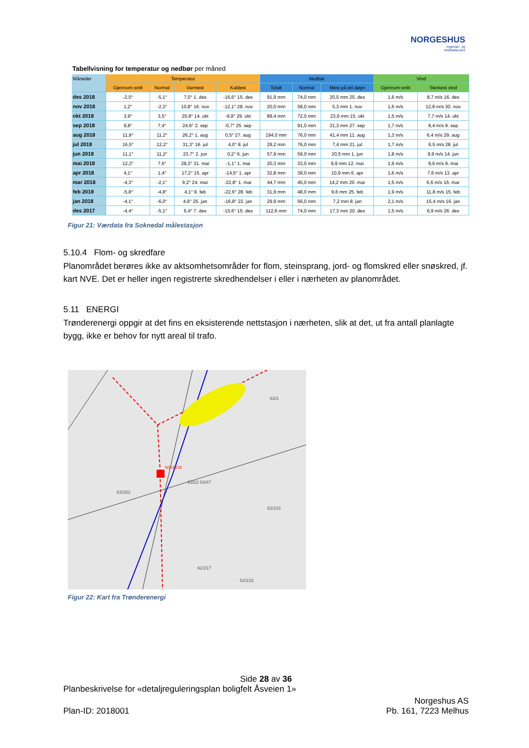NORGESHUS
Ingeniør- og
Arkitektkontor
Tabellvisning for temperatur og nedbør per måned
| Måneder | Temperatur | | | | Nedbør | | | Vind | |
| --- | --- | --- | --- | --- | --- | --- | --- | --- | --- |
| | Gjennom-snitt | Normal | Varmest | Kaldest | Totalt | Normal | Mest på ett døgn | Gjennom-snitt | Sterkest vind |
| des 2018 | -2,5° | -5,1° | 7,0° 1. des | -16,6° 15. des | 91,9 mm | 74,0 mm | 20,5 mm 25. des | 1,6 m/s | 8,7 m/s 16. des |
| nov 2018 | 1,2° | -2,3° | 10,8° 16. nov | -12,1° 28. nov | 20,0 mm | 58,0 mm | 5,3 mm 1. nov | 1,6 m/s | 12,8 m/s 30. nov |
| okt 2018 | 3,9° | 3,5° | 20,8° 14. okt | -9,9° 29. okt | 89,4 mm | 72,0 mm | 23,6 mm 15. okt | 1,5 m/s | 7,7 m/s 14. okt |
| sep 2018 | 9,8° | 7,4° | 24,6° 2. sep | -0,7° 25. sep | | 91,0 mm | 31,3 mm 27. sep | 1,7 m/s | 8,4 m/s 9. sep |
| aug 2018 | 11,9° | 11,2° | 26,2° 1. aug | 0,5° 27. aug | 194,0 mm | 76,0 mm | 41,4 mm 11. aug | 1,3 m/s | 6,4 m/s 29. aug |
| jul 2018 | 16,5° | 12,2° | 31,3° 16. jul | 4,0° 8. jul | 29,2 mm | 76,0 mm | 7,4 mm 21. jul | 1,7 m/s | 6,5 m/s 28. jul |
| jun 2018 | 11,1° | 11,2° | 23,7° 2. jun | 0,2° 6. jun | 57,9 mm | 59,0 mm | 20,5 mm 1. jun | 1,8 m/s | 9,9 m/s 14. jun |
| mai 2018 | 12,3° | 7,6° | 28,3° 31. mai | -1,1° 1. mai | 20,3 mm | 33,0 mm | 9,9 mm 12. mai | 1,9 m/s | 9,6 m/s 9. mai |
| apr 2018 | 4,1° | 1,4° | 17,2° 15. apr | -14,5° 1. apr | 32,8 mm | 39,0 mm | 10,9 mm 6. apr | 1,6 m/s | 7,6 m/s 13. apr |
| mar 2018 | -4,3° | -2,1° | 9,2° 24. mar | -22,8° 1. mar | 44,7 mm | 45,0 mm | 14,2 mm 20. mar | 1,5 m/s | 6,6 m/s 16. mar |
| feb 2018 | -5,8° | -4,8° | 4,1° 9. feb | -22,6° 28. feb | 31,9 mm | 48,0 mm | 9,6 mm 25. feb | 1,9 m/s | 11,8 m/s 15. feb |
| jan 2018 | -4,1° | -6,0° | 4,6° 25. jan | -16,8° 22. jan | 29,9 mm | 56,0 mm | 7,2 mm 8. jan | 2,1 m/s | 15,4 m/s 16. jan |
| des 2017 | -4,4° | -5,1° | 6,4° 7. des | -15,6° 15. des | 112,6 mm | 74,0 mm | 17,3 mm 20. des | 1,5 m/s | 6,9 m/s 26. des |
Figur 21: Værdata fra Soknedal målestasjon
5.10.4 Flom- og skredfare
Planområdet berøres ikke av aktsomhetsområder for flom, steinsprang, jord- og flomskred eller snøskred, jf. kart NVE. Det er heller ingen registrerte skredhendelser i eller i nærheten av planområdet.
5.11 ENERGI
Trønderenergi oppgir at det fins en eksisterende nettstasjon i nærheten, slik at det, ut fra antall planlagte bygg, ikke er behov for nytt areal til trafo.
NS15218
63/252
63/22 63/47
62/231
63/3
62/217
62/215
Figur 22: Kart fra Trønderenergi
Side 28 av 36
Planbeskrivelse for «detaljreguleringsplan boligfelt Åsveien 1»
Norgeshus AS
Plan-ID: 2018001 Pb. 161, 7223 Melhus